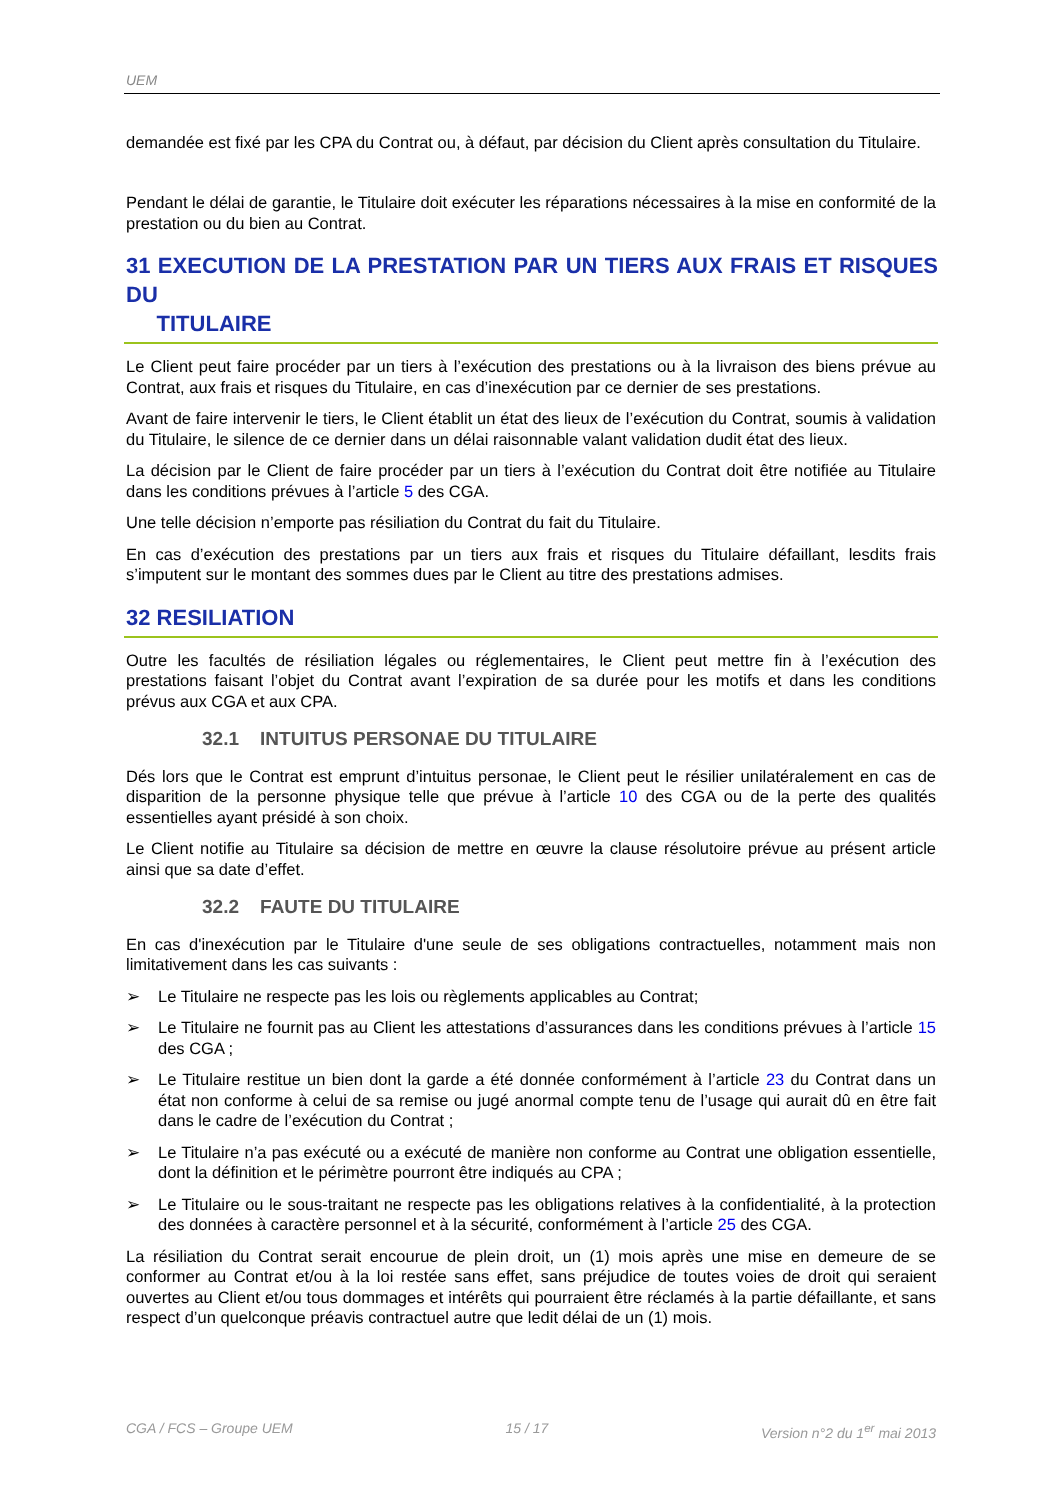UEM
demandée est fixé par les CPA du Contrat ou, à défaut, par décision du Client après consultation du Titulaire.
Pendant le délai de garantie, le Titulaire doit exécuter les réparations nécessaires à la mise en conformité de la prestation ou du bien au Contrat.
31 EXECUTION DE LA PRESTATION PAR UN TIERS AUX FRAIS ET RISQUES DU
TITULAIRE
Le Client peut faire procéder par un tiers à l’exécution des prestations ou à la livraison des biens prévue au Contrat, aux frais et risques du Titulaire, en cas d’inexécution par ce dernier de ses prestations.
Avant de faire intervenir le tiers, le Client établit un état des lieux de l’exécution du Contrat, soumis à validation du Titulaire, le silence de ce dernier dans un délai raisonnable valant validation dudit état des lieux.
La décision par le Client de faire procéder par un tiers à l’exécution du Contrat doit être notifiée au Titulaire dans les conditions prévues à l’article 5 des CGA.
Une telle décision n’emporte pas résiliation du Contrat du fait du Titulaire.
En cas d’exécution des prestations par un tiers aux frais et risques du Titulaire défaillant, lesdits frais s’imputent sur le montant des sommes dues par le Client au titre des prestations admises.
32 RESILIATION
Outre les facultés de résiliation légales ou réglementaires, le Client peut mettre fin à l’exécution des prestations faisant l’objet du Contrat avant l’expiration de sa durée pour les motifs et dans les conditions prévus aux CGA et aux CPA.
32.1 INTUITUS PERSONAE DU TITULAIRE
Dés lors que le Contrat est emprunt d’intuitus personae, le Client peut le résilier unilatéralement en cas de disparition de la personne physique telle que prévue à l’article 10 des CGA ou de la perte des qualités essentielles ayant présidé à son choix.
Le Client notifie au Titulaire sa décision de mettre en œuvre la clause résolutoire prévue au présent article ainsi que sa date d’effet.
32.2 FAUTE DU TITULAIRE
En cas d'inexécution par le Titulaire d'une seule de ses obligations contractuelles, notamment mais non limitativement dans les cas suivants :
➢ Le Titulaire ne respecte pas les lois ou règlements applicables au Contrat;
➢ Le Titulaire ne fournit pas au Client les attestations d’assurances dans les conditions prévues à l’article 15 des CGA ;
➢ Le Titulaire restitue un bien dont la garde a été donnée conformément à l’article 23 du Contrat dans un état non conforme à celui de sa remise ou jugé anormal compte tenu de l’usage qui aurait dû en être fait dans le cadre de l’exécution du Contrat ;
➢ Le Titulaire n’a pas exécuté ou a exécuté de manière non conforme au Contrat une obligation essentielle, dont la définition et le périmètre pourront être indiqués au CPA ;
➢ Le Titulaire ou le sous-traitant ne respecte pas les obligations relatives à la confidentialité, à la protection des données à caractère personnel et à la sécurité, conformément à l’article 25 des CGA.
La résiliation du Contrat serait encourue de plein droit, un (1) mois après une mise en demeure de se conformer au Contrat et/ou à la loi restée sans effet, sans préjudice de toutes voies de droit qui seraient ouvertes au Client et/ou tous dommages et intérêts qui pourraient être réclamés à la partie défaillante, et sans respect d’un quelconque préavis contractuel autre que ledit délai de un (1) mois.
CGA / FCS – Groupe UEM 15 / 17 Version n°2 du 1<sup>er</sup> mai 2013